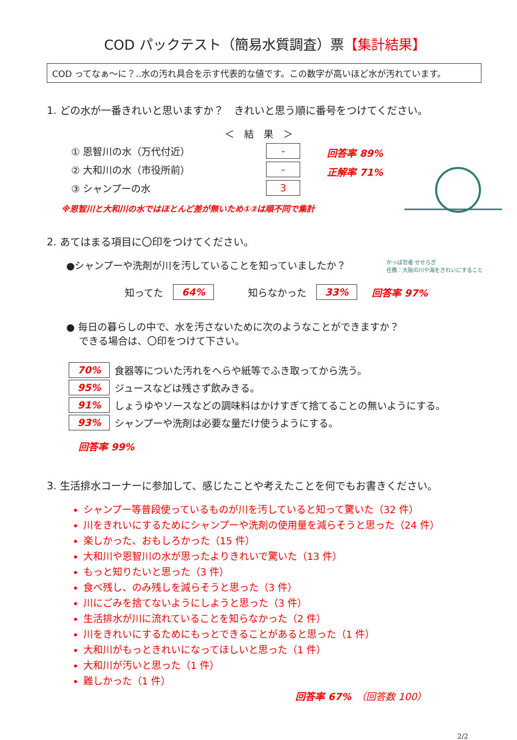COD パックテスト（簡易水質調査）票【集計結果】
COD ってなぁ～に？‥水の汚れ具合を示す代表的な値です。この数字が高いほど水が汚れています。
1. どの水が一番きれいと思いますか？　きれいと思う順に番号をつけてください。
＜　結　果　＞
① 恩智川の水（万代付近） -
② 大和川の水（市役所前） -
③ シャンプーの水 3
回答率 89%
正解率 71%
※恩智川と大和川の水ではほとんど差が無いため①②は順不同で集計
2. あてはまる項目に〇印をつけてください。
●シャンプーや洗剤が川を汚していることを知っていましたか？ かっぱ忍者 せせらぎ
任務：大阪の川や海をきれいにすること
知ってた　64%　　　知らなかった　33%　回答率 97%
● 毎日の暮らしの中で、水を汚さないために次のようなことができますか？
　 できる場合は、〇印をつけて下さい。
70% 食器等についた汚れをへらや紙等でふき取ってから洗う。
95% ジュースなどは残さず飲みきる。
91% しょうゆやソースなどの調味料はかけすぎて捨てることの無いようにする。
93% シャンプーや洗剤は必要な量だけ使うようにする。
回答率 99%
3. 生活排水コーナーに参加して、感じたことや考えたことを何でもお書きください。
シャンプー等普段使っているものが川を汚していると知って驚いた（32 件）
川をきれいにするためにシャンプーや洗剤の使用量を減らそうと思った（24 件）
楽しかった、おもしろかった（15 件）
大和川や恩智川の水が思ったよりきれいで驚いた（13 件）
もっと知りたいと思った（3 件）
食べ残し、のみ残しを減らそうと思った（3 件）
川にごみを捨てないようにしようと思った（3 件）
生活排水が川に流れていることを知らなかった（2 件）
川をきれいにするためにもっとできることがあると思った（1 件）
大和川がもっときれいになってほしいと思った（1 件）
大和川が汚いと思った（1 件）
難しかった（1 件）
回答率 67%　（回答数 100）
2/2